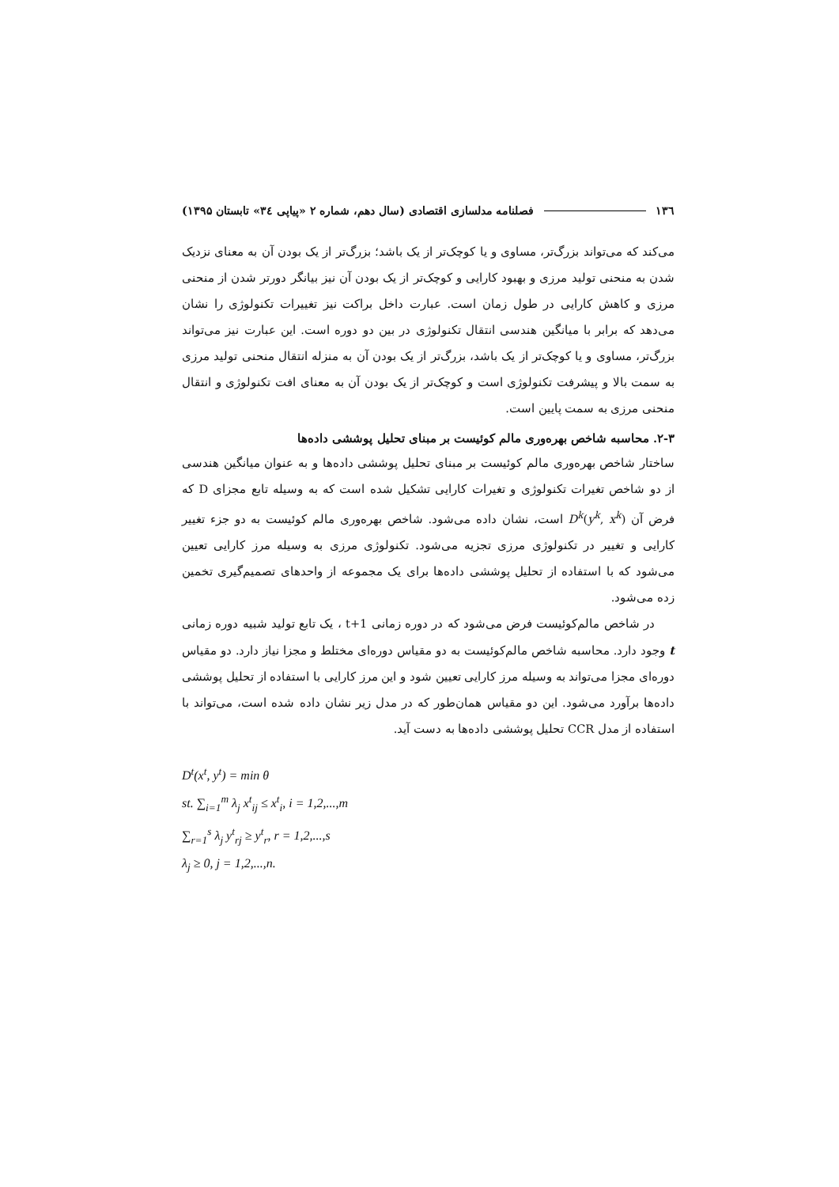۱۳٦ فصلنامه مدلسازی اقتصادی (سال دهم، شماره ۲ «پیاپی ۳٤» تابستان ۱۳۹۵)
می‌کند که می‌تواند بزرگ‌تر، مساوی و یا کوچک‌تر از یک باشد؛ بزرگ‌تر از یک بودن آن به معنای نزدیک شدن به منحنی تولید مرزی و بهبود کارایی و کوچک‌تر از یک بودن آن نیز بیانگر دورتر شدن از منحنی مرزی و کاهش کارایی در طول زمان است. عبارت داخل براکت نیز تغییرات تکنولوژی را نشان می‌دهد که برابر با میانگین هندسی انتقال تکنولوژی در بین دو دوره است. این عبارت نیز می‌تواند بزرگ‌تر، مساوی و یا کوچک‌تر از یک باشد، بزرگ‌تر از یک بودن آن به منزله انتقال منحنی تولید مرزی به سمت بالا و پیشرفت تکنولوژی است و کوچک‌تر از یک بودن آن به معنای افت تکنولوژی و انتقال منحنی مرزی به سمت پایین است.
۲-۳. محاسبه شاخص بهره‌وری مالم کوئیست بر مبنای تحلیل پوششی داده‌ها
ساختار شاخص بهره‌وری مالم کوئیست بر مبنای تحلیل پوششی داده‌ها و به عنوان میانگین هندسی از دو شاخص تغیرات تکنولوژی و تغیرات کارایی تشکیل شده است که به وسیله تابع مجزای D که فرض آن D<sup>k</sup>(y<sup>k</sup>, x<sup>k</sup>) است، نشان داده می‌شود. شاخص بهره‌وری مالم کوئیست به دو جزء تغییر کارایی و تغییر در تکنولوژی مرزی تجزیه می‌شود. تکنولوژی مرزی به وسیله مرز کارایی تعیین می‌شود که با استفاده از تحلیل پوششی داده‌ها برای یک مجموعه از واحدهای تصمیم‌گیری تخمین زده می‌شود.
در شاخص مالم‌کوئیست فرض می‌شود که در دوره زمانی t+1 ، یک تابع تولید شبیه دوره زمانی t وجود دارد. محاسبه شاخص مالم‌کوئیست به دو مقیاس دوره‌ای مختلط و مجزا نیاز دارد. دو مقیاس دوره‌ای مجزا می‌تواند به وسیله مرز کارایی تعیین شود و این مرز کارایی با استفاده از تحلیل پوششی داده‌ها برآورد می‌شود. این دو مقیاس همان‌طور که در مدل زیر نشان داده شده است، می‌تواند با استفاده از مدل CCR تحلیل پوششی داده‌ها به دست آید.
D<sup>t</sup>(x<sup>t</sup>, y<sup>t</sup>) = min θ
st. ∑<sub>i=1</sub><sup>m</sup> λ<sub>j</sub> x<sup>t</sup><sub>ij</sub> ≤ x<sup>t</sup><sub>i</sub>, i = 1,2,...,m
∑<sub>r=1</sub><sup>s</sup> λ<sub>j</sub> y<sup>t</sup><sub>rj</sub> ≥ y<sup>t</sup><sub>r</sub>, r = 1,2,...,s
λ<sub>j</sub> ≥ 0, j = 1,2,...,n.